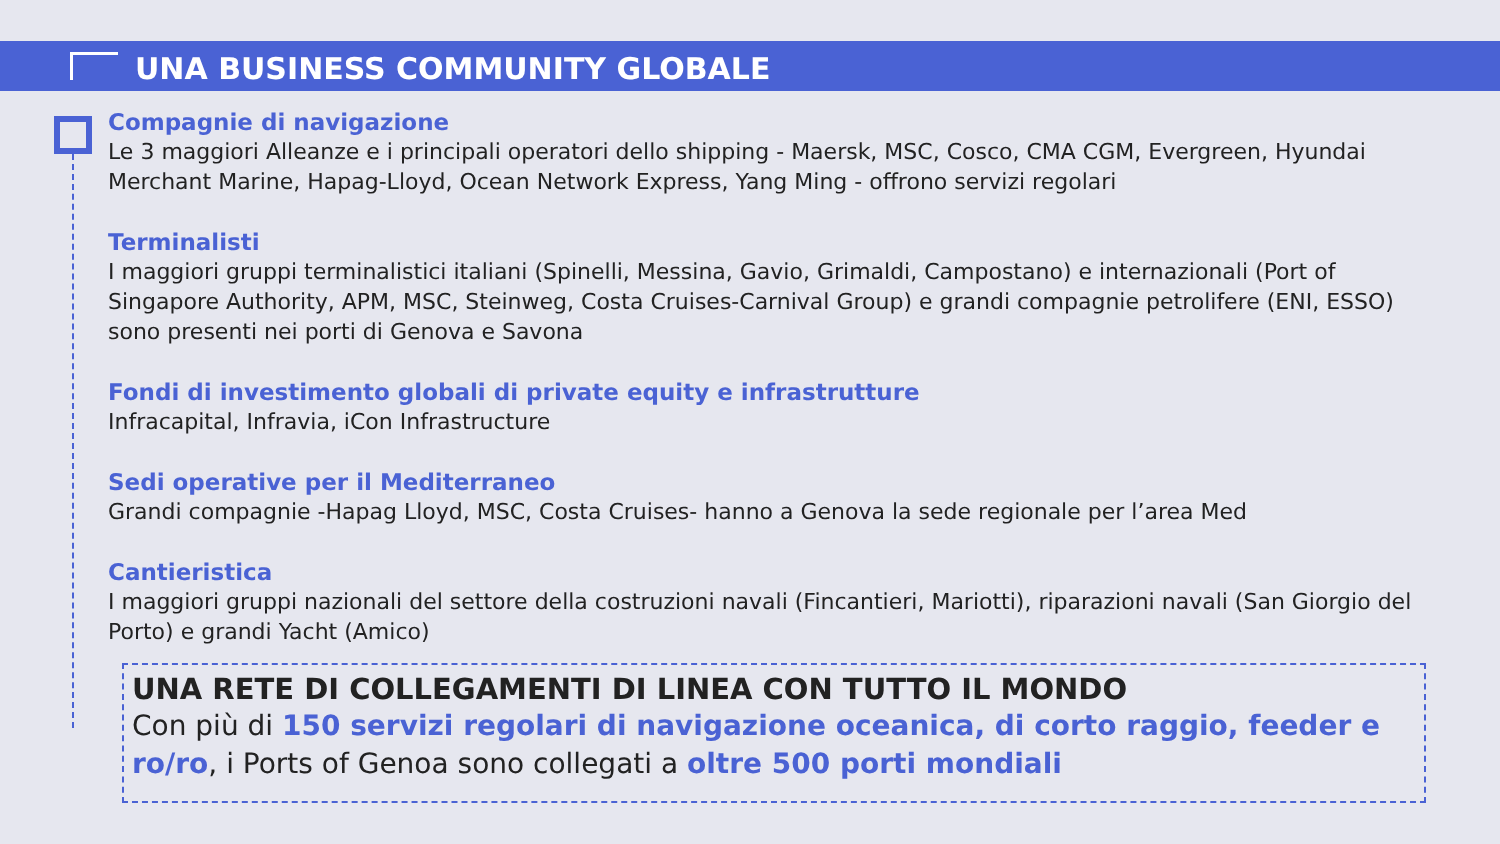UNA BUSINESS COMMUNITY GLOBALE
Compagnie di navigazione
Le 3 maggiori Alleanze e i principali operatori dello shipping - Maersk, MSC, Cosco, CMA CGM, Evergreen, Hyundai Merchant Marine, Hapag-Lloyd, Ocean Network Express, Yang Ming - offrono servizi regolari
Terminalisti
I maggiori gruppi terminalistici italiani (Spinelli, Messina, Gavio, Grimaldi, Campostano) e internazionali (Port of Singapore Authority, APM, MSC, Steinweg, Costa Cruises-Carnival Group) e grandi compagnie petrolifere (ENI, ESSO) sono presenti nei porti di Genova e Savona
Fondi di investimento globali di private equity e infrastrutture
Infracapital, Infravia, iCon Infrastructure
Sedi operative per il Mediterraneo
Grandi compagnie -Hapag Lloyd, MSC, Costa Cruises- hanno a Genova la sede regionale per l’area Med
Cantieristica
I maggiori gruppi nazionali del settore della costruzioni navali (Fincantieri, Mariotti), riparazioni navali (San Giorgio del Porto) e grandi Yacht (Amico)
UNA RETE DI COLLEGAMENTI DI LINEA CON TUTTO IL MONDO
Con più di 150 servizi regolari di navigazione oceanica, di corto raggio, feeder e ro/ro, i Ports of Genoa sono collegati a oltre 500 porti mondiali